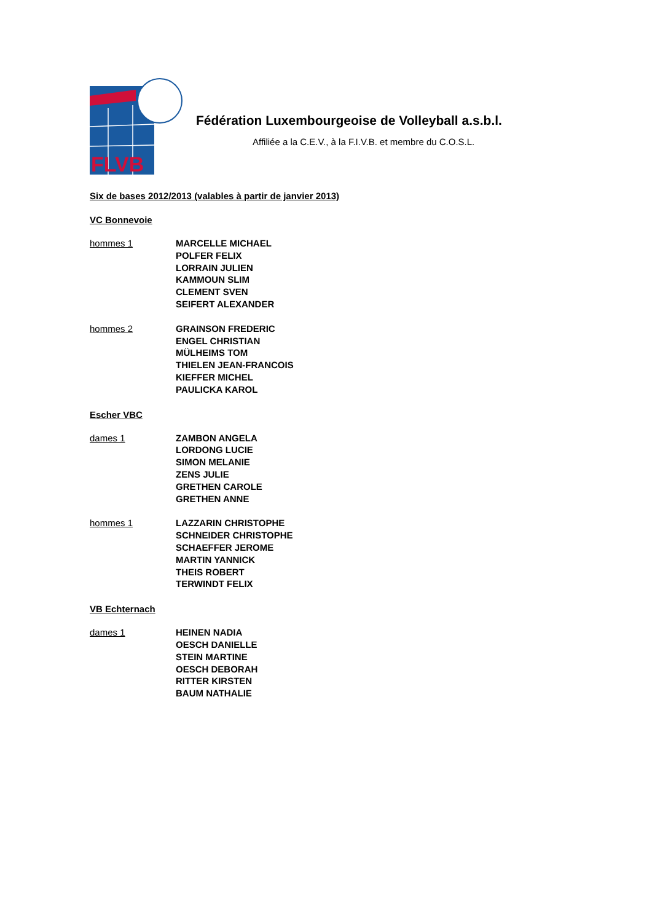FLVB
Fédération Luxembourgeoise de Volleyball a.s.b.l.
Affiliée a la C.E.V., à la F.I.V.B. et membre du C.O.S.L.
Six de bases 2012/2013 (valables à partir de janvier 2013)
VC Bonnevoie
hommes 1 MARCELLE MICHAEL
POLFER FELIX
LORRAIN JULIEN
KAMMOUN SLIM
CLEMENT SVEN
SEIFERT ALEXANDER
hommes 2 GRAINSON FREDERIC
ENGEL CHRISTIAN
MÜLHEIMS TOM
THIELEN JEAN-FRANCOIS
KIEFFER MICHEL
PAULICKA KAROL
Escher VBC
dames 1 ZAMBON ANGELA
LORDONG LUCIE
SIMON MELANIE
ZENS JULIE
GRETHEN CAROLE
GRETHEN ANNE
hommes 1 LAZZARIN CHRISTOPHE
SCHNEIDER CHRISTOPHE
SCHAEFFER JEROME
MARTIN YANNICK
THEIS ROBERT
TERWINDT FELIX
VB Echternach
dames 1 HEINEN NADIA
OESCH DANIELLE
STEIN MARTINE
OESCH DEBORAH
RITTER KIRSTEN
BAUM NATHALIE